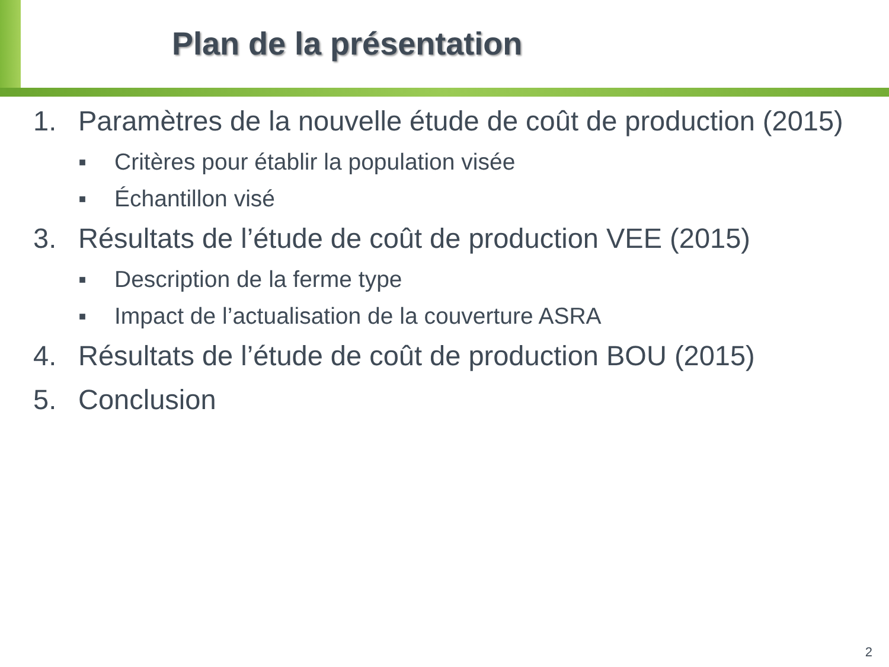Plan de la présentation
1. Paramètres de la nouvelle étude de coût de production (2015)
■ Critères pour établir la population visée
■ Échantillon visé
3. Résultats de l’étude de coût de production VEE (2015)
■ Description de la ferme type
■ Impact de l’actualisation de la couverture ASRA
4. Résultats de l’étude de coût de production BOU (2015)
5. Conclusion
2